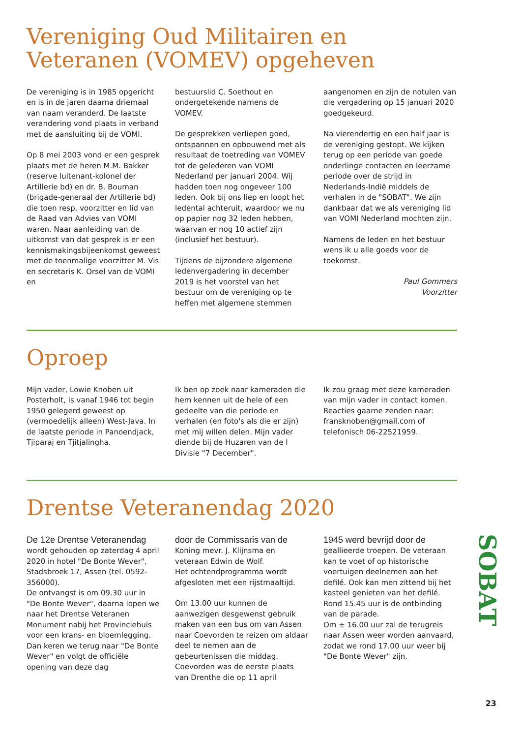Vereniging Oud Militairen en Veteranen (VOMEV) opgeheven
De vereniging is in 1985 opgericht en is in de jaren daarna driemaal van naam veranderd. De laatste verandering vond plaats in verband met de aansluiting bij de VOMI.
Op 8 mei 2003 vond er een gesprek plaats met de heren M.M. Bakker (reserve luitenant-kolonel der Artillerie bd) en dr. B. Bouman (brigade-generaal der Artillerie bd) die toen resp. voorzitter en lid van de Raad van Advies van VOMI waren. Naar aanleiding van de uitkomst van dat gesprek is er een kennismakingsbijeenkomst geweest met de toenmalige voorzitter M. Vis en secretaris K. Orsel van de VOMI en
bestuurslid C. Soethout en ondergetekende namens de VOMEV.
De gesprekken verliepen goed, ontspannen en opbouwend met als resultaat de toetreding van VOMEV tot de gelederen van VOMI Nederland per januari 2004. Wij hadden toen nog ongeveer 100 leden. Ook bij ons liep en loopt het ledental achteruit, waardoor we nu op papier nog 32 leden hebben, waarvan er nog 10 actief zijn (inclusief het bestuur).
Tijdens de bijzondere algemene ledenvergadering in december 2019 is het voorstel van het bestuur om de vereniging op te heffen met algemene stemmen
aangenomen en zijn de notulen van die vergadering op 15 januari 2020 goedgekeurd.
Na vierendertig en een half jaar is de vereniging gestopt. We kijken terug op een periode van goede onderlinge contacten en leerzame periode over de strijd in Nederlands-Indië middels de verhalen in de "SOBAT". We zijn dankbaar dat we als vereniging lid van VOMI Nederland mochten zijn.
Namens de leden en het bestuur wens ik u alle goeds voor de toekomst.
Paul Gommers
Voorzitter
Oproep
Mijn vader, Lowie Knoben uit Posterholt, is vanaf 1946 tot begin 1950 gelegerd geweest op (vermoedelijk alleen) West-Java. In de laatste periode in Panoendjack, Tjiparaj en Tjitjalingha.
Ik ben op zoek naar kameraden die hem kennen uit de hele of een gedeelte van die periode en verhalen (en foto's als die er zijn) met mij willen delen. Mijn vader diende bij de Huzaren van de I Divisie "7 December".
Ik zou graag met deze kameraden van mijn vader in contact komen.
Reacties gaarne zenden naar: fransknoben@gmail.com of telefonisch 06-22521959.
Drentse Veteranendag 2020
De 12e Drentse Veteranendag wordt gehouden op zaterdag 4 april 2020 in hotel "De Bonte Wever", Stadsbroek 17, Assen (tel. 0592-356000).
De ontvangst is om 09.30 uur in "De Bonte Wever", daarna lopen we naar het Drentse Veteranen Monument nabij het Provinciehuis voor een krans- en bloemlegging.
Dan keren we terug naar "De Bonte Wever" en volgt de officiële opening van deze dag
door de Commissaris van de Koning mevr. J. Klijnsma en veteraan Edwin de Wolf.
Het ochtendprogramma wordt afgesloten met een rijstmaaltijd.
Om 13.00 uur kunnen de aanwezigen desgewenst gebruik maken van een bus om van Assen naar Coevorden te reizen om aldaar deel te nemen aan de gebeurtenissen die middag. Coevorden was de eerste plaats van Drenthe die op 11 april
1945 werd bevrijd door de geallieerde troepen. De veteraan kan te voet of op historische voertuigen deelnemen aan het defilé. Ook kan men zittend bij het kasteel genieten van het defilé. Rond 15.45 uur is de ontbinding van de parade.
Om ± 16.00 uur zal de terugreis naar Assen weer worden aanvaard, zodat we rond 17.00 uur weer bij "De Bonte Wever" zijn.
SOBAT
23